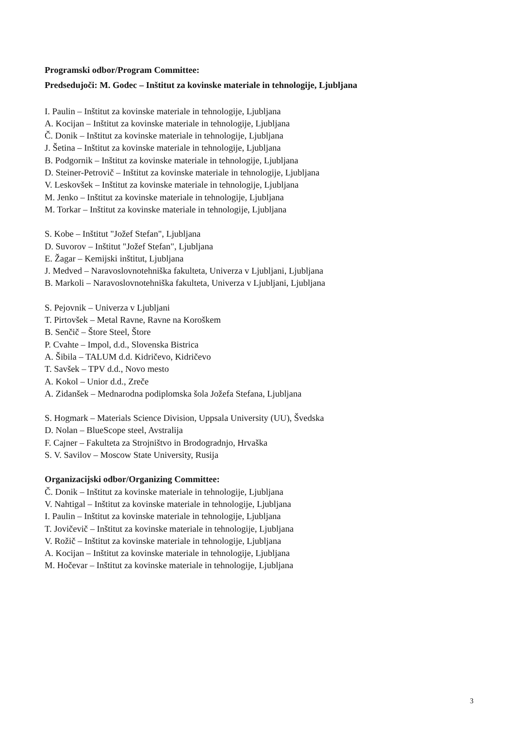Programski odbor/Program Committee:
Predsedujoči: M. Godec – Inštitut za kovinske materiale in tehnologije, Ljubljana
I. Paulin – Inštitut za kovinske materiale in tehnologije, Ljubljana
A. Kocijan – Inštitut za kovinske materiale in tehnologije, Ljubljana
Č. Donik – Inštitut za kovinske materiale in tehnologije, Ljubljana
J. Šetina – Inštitut za kovinske materiale in tehnologije, Ljubljana
B. Podgornik – Inštitut za kovinske materiale in tehnologije, Ljubljana
D. Steiner-Petrovič – Inštitut za kovinske materiale in tehnologije, Ljubljana
V. Leskovšek – Inštitut za kovinske materiale in tehnologije, Ljubljana
M. Jenko – Inštitut za kovinske materiale in tehnologije, Ljubljana
M. Torkar – Inštitut za kovinske materiale in tehnologije, Ljubljana
S. Kobe – Inštitut "Jožef Stefan", Ljubljana
D. Suvorov – Inštitut "Jožef Stefan", Ljubljana
E. Žagar – Kemijski inštitut, Ljubljana
J. Medved – Naravoslovnotehniška fakulteta, Univerza v Ljubljani, Ljubljana
B. Markoli – Naravoslovnotehniška fakulteta, Univerza v Ljubljani, Ljubljana
S. Pejovnik – Univerza v Ljubljani
T. Pirtovšek – Metal Ravne, Ravne na Koroškem
B. Senčič – Štore Steel, Štore
P. Cvahte – Impol, d.d., Slovenska Bistrica
A. Šibila – TALUM d.d. Kidričevo, Kidričevo
T. Savšek – TPV d.d., Novo mesto
A. Kokol – Unior d.d., Zreče
A. Zidanšek – Mednarodna podiplomska šola Jožefa Stefana, Ljubljana
S. Hogmark – Materials Science Division, Uppsala University (UU), Švedska
D. Nolan – BlueScope steel, Avstralija
F. Cajner – Fakulteta za Strojništvo in Brodogradnjo, Hrvaška
S. V. Savilov – Moscow State University, Rusija
Organizacijski odbor/Organizing Committee:
Č. Donik – Inštitut za kovinske materiale in tehnologije, Ljubljana
V. Nahtigal – Inštitut za kovinske materiale in tehnologije, Ljubljana
I. Paulin – Inštitut za kovinske materiale in tehnologije, Ljubljana
T. Jovičevič – Inštitut za kovinske materiale in tehnologije, Ljubljana
V. Rožič – Inštitut za kovinske materiale in tehnologije, Ljubljana
A. Kocijan – Inštitut za kovinske materiale in tehnologije, Ljubljana
M. Hočevar – Inštitut za kovinske materiale in tehnologije, Ljubljana
3